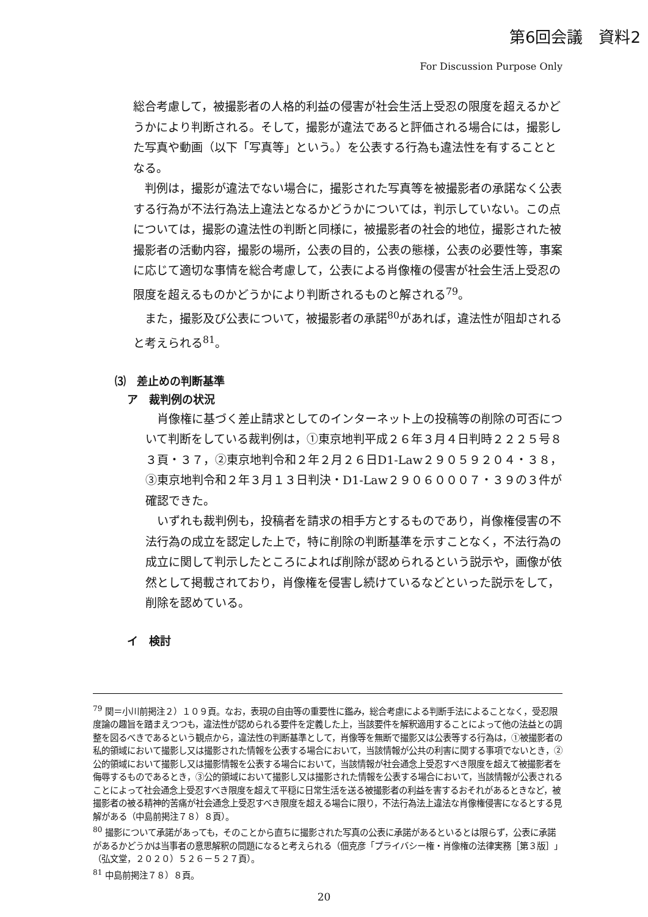第6回会議　資料2
For Discussion Purpose Only
総合考慮して，被撮影者の人格的利益の侵害が社会生活上受忍の限度を超えるかどうかにより判断される。そして，撮影が違法であると評価される場合には，撮影した写真や動画（以下「写真等」という。）を公表する行為も違法性を有することとなる。
判例は，撮影が違法でない場合に，撮影された写真等を被撮影者の承諾なく公表する行為が不法行為法上違法となるかどうかについては，判示していない。この点については，撮影の違法性の判断と同様に，被撮影者の社会的地位，撮影された被撮影者の活動内容，撮影の場所，公表の目的，公表の態様，公表の必要性等，事案に応じて適切な事情を総合考慮して，公表による肖像権の侵害が社会生活上受忍の限度を超えるものかどうかにより判断されるものと解される<sup>79</sup>。
また，撮影及び公表について，被撮影者の承諾<sup>80</sup>があれば，違法性が阻却されると考えられる<sup>81</sup>。
⑶　差止めの判断基準
ア　裁判例の状況
肖像権に基づく差止請求としてのインターネット上の投稿等の削除の可否について判断をしている裁判例は，①東京地判平成２６年３月４日判時２２２５号８３頁・３７，②東京地判令和２年２月２６日D1-Law２９０５９２０４・３８，③東京地判令和２年３月１３日判決・D1-Law２９０６０００７・３９の３件が確認できた。
いずれも裁判例も，投稿者を請求の相手方とするものであり，肖像権侵害の不法行為の成立を認定した上で，特に削除の判断基準を示すことなく，不法行為の成立に関して判示したところによれば削除が認められるという説示や，画像が依然として掲載されており，肖像権を侵害し続けているなどといった説示をして，削除を認めている。
イ　検討
<sup>79</sup> 関＝小川前掲注２）１０９頁。なお，表現の自由等の重要性に鑑み，総合考慮による判断手法によることなく，受忍限度論の趣旨を踏まえつつも，違法性が認められる要件を定義した上，当該要件を解釈適用することによって他の法益との調整を図るべきであるという観点から，違法性の判断基準として，肖像等を無断で撮影又は公表等する行為は，①被撮影者の私的領域において撮影し又は撮影された情報を公表する場合において，当該情報が公共の利害に関する事項でないとき，②公的領域において撮影し又は撮影情報を公表する場合において，当該情報が社会通念上受忍すべき限度を超えて被撮影者を侮辱するものであるとき，③公的領域において撮影し又は撮影された情報を公表する場合において，当該情報が公表されることによって社会通念上受忍すべき限度を超えて平穏に日常生活を送る被撮影者の利益を害するおそれがあるときなど，被撮影者の被る精神的苦痛が社会通念上受忍すべき限度を超える場合に限り，不法行為法上違法な肖像権侵害になるとする見解がある（中島前掲注７８）８頁）。
<sup>80</sup> 撮影について承諾があっても，そのことから直ちに撮影された写真の公表に承諾があるといるとは限らず，公表に承諾があるかどうかは当事者の意思解釈の問題になると考えられる（佃克彦「プライバシー権・肖像権の法律実務［第３版］」（弘文堂，２０２０）５２６－５２７頁）。
<sup>81</sup> 中島前掲注７８）８頁。
20